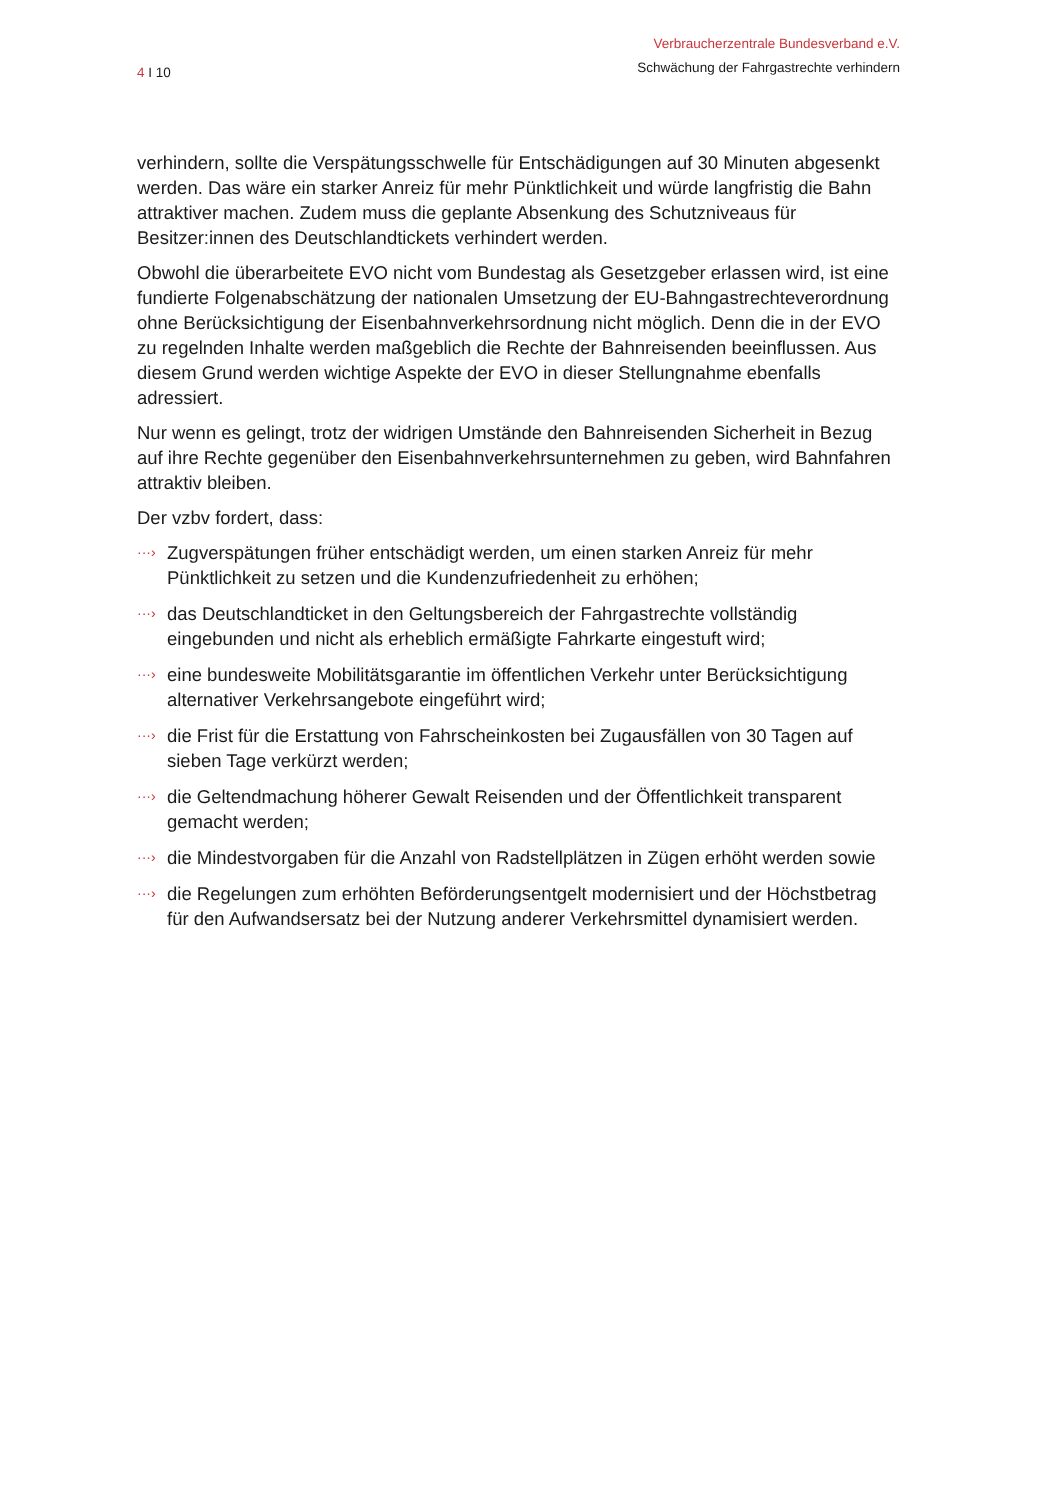4 I 10
Verbraucherzentrale Bundesverband e.V.
Schwächung der Fahrgastrechte verhindern
verhindern, sollte die Verspätungsschwelle für Entschädigungen auf 30 Minuten abgesenkt werden. Das wäre ein starker Anreiz für mehr Pünktlichkeit und würde langfristig die Bahn attraktiver machen. Zudem muss die geplante Absenkung des Schutzniveaus für Besitzer:innen des Deutschlandtickets verhindert werden.
Obwohl die überarbeitete EVO nicht vom Bundestag als Gesetzgeber erlassen wird, ist eine fundierte Folgenabschätzung der nationalen Umsetzung der EU-Bahngastrechteverordnung ohne Berücksichtigung der Eisenbahnverkehrsordnung nicht möglich. Denn die in der EVO zu regelnden Inhalte werden maßgeblich die Rechte der Bahnreisenden beeinflussen. Aus diesem Grund werden wichtige Aspekte der EVO in dieser Stellungnahme ebenfalls adressiert.
Nur wenn es gelingt, trotz der widrigen Umstände den Bahnreisenden Sicherheit in Bezug auf ihre Rechte gegenüber den Eisenbahnverkehrsunternehmen zu geben, wird Bahnfahren attraktiv bleiben.
Der vzbv fordert, dass:
···› Zugverspätungen früher entschädigt werden, um einen starken Anreiz für mehr Pünktlichkeit zu setzen und die Kundenzufriedenheit zu erhöhen;
···› das Deutschlandticket in den Geltungsbereich der Fahrgastrechte vollständig eingebunden und nicht als erheblich ermäßigte Fahrkarte eingestuft wird;
···› eine bundesweite Mobilitätsgarantie im öffentlichen Verkehr unter Berücksichtigung alternativer Verkehrsangebote eingeführt wird;
···› die Frist für die Erstattung von Fahrscheinkosten bei Zugausfällen von 30 Tagen auf sieben Tage verkürzt werden;
···› die Geltendmachung höherer Gewalt Reisenden und der Öffentlichkeit transparent gemacht werden;
···› die Mindestvorgaben für die Anzahl von Radstellplätzen in Zügen erhöht werden sowie
···› die Regelungen zum erhöhten Beförderungsentgelt modernisiert und der Höchstbetrag für den Aufwandsersatz bei der Nutzung anderer Verkehrsmittel dynamisiert werden.